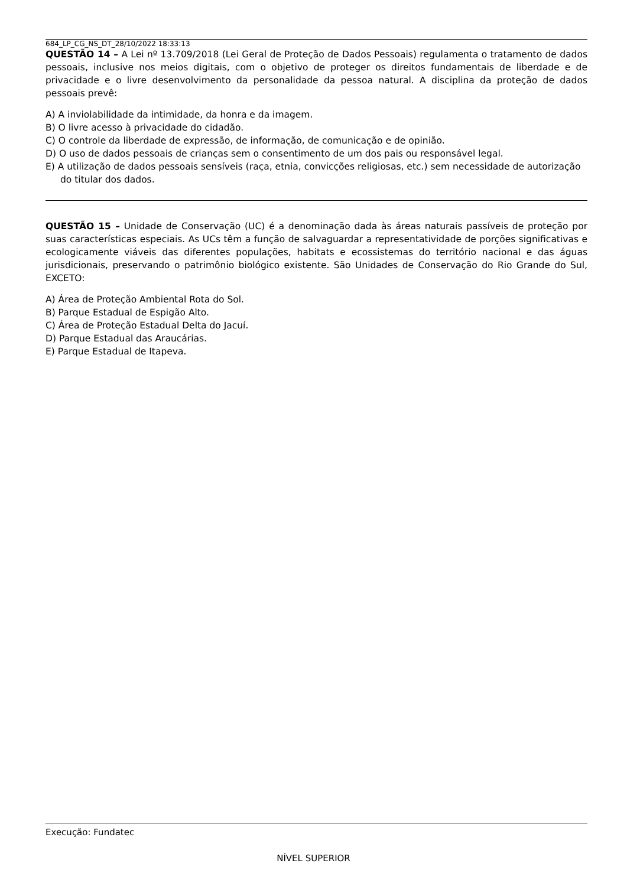684_LP_CG_NS_DT_28/10/2022 18:33:13
QUESTÃO 14 – A Lei nº 13.709/2018 (Lei Geral de Proteção de Dados Pessoais) regulamenta o tratamento de dados pessoais, inclusive nos meios digitais, com o objetivo de proteger os direitos fundamentais de liberdade e de privacidade e o livre desenvolvimento da personalidade da pessoa natural. A disciplina da proteção de dados pessoais prevê:
A) A inviolabilidade da intimidade, da honra e da imagem.
B) O livre acesso à privacidade do cidadão.
C) O controle da liberdade de expressão, de informação, de comunicação e de opinião.
D) O uso de dados pessoais de crianças sem o consentimento de um dos pais ou responsável legal.
E) A utilização de dados pessoais sensíveis (raça, etnia, convicções religiosas, etc.) sem necessidade de autorização do titular dos dados.
QUESTÃO 15 – Unidade de Conservação (UC) é a denominação dada às áreas naturais passíveis de proteção por suas características especiais. As UCs têm a função de salvaguardar a representatividade de porções significativas e ecologicamente viáveis das diferentes populações, habitats e ecossistemas do território nacional e das águas jurisdicionais, preservando o patrimônio biológico existente. São Unidades de Conservação do Rio Grande do Sul, EXCETO:
A) Área de Proteção Ambiental Rota do Sol.
B) Parque Estadual de Espigão Alto.
C) Área de Proteção Estadual Delta do Jacuí.
D) Parque Estadual das Araucárias.
E) Parque Estadual de Itapeva.
Execução: Fundatec
NÍVEL SUPERIOR